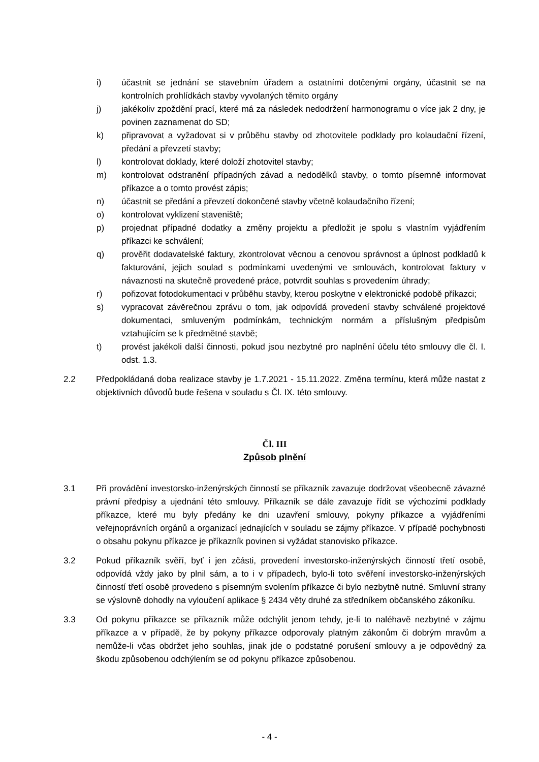i) účastnit se jednání se stavebním úřadem a ostatními dotčenými orgány, účastnit se na kontrolních prohlídkách stavby vyvolaných těmito orgány
j) jakékoliv zpoždění prací, které má za následek nedodržení harmonogramu o více jak 2 dny, je povinen zaznamenat do SD;
k) připravovat a vyžadovat si v průběhu stavby od zhotovitele podklady pro kolaudační řízení, předání a převzetí stavby;
l) kontrolovat doklady, které doloží zhotovitel stavby;
m) kontrolovat odstranění případných závad a nedodělků stavby, o tomto písemně informovat příkazce a o tomto provést zápis;
n) účastnit se předání a převzetí dokončené stavby včetně kolaudačního řízení;
o) kontrolovat vyklizení staveniště;
p) projednat případné dodatky a změny projektu a předložit je spolu s vlastním vyjádřením příkazci ke schválení;
q) prověřit dodavatelské faktury, zkontrolovat věcnou a cenovou správnost a úplnost podkladů k fakturování, jejich soulad s podmínkami uvedenými ve smlouvách, kontrolovat faktury v návaznosti na skutečně provedené práce, potvrdit souhlas s provedením úhrady;
r) pořizovat fotodokumentaci v průběhu stavby, kterou poskytne v elektronické podobě příkazci;
s) vypracovat závěrečnou zprávu o tom, jak odpovídá provedení stavby schválené projektové dokumentaci, smluveným podmínkám, technickým normám a příslušným předpisům vztahujícím se k předmětné stavbě;
t) provést jakékoli další činnosti, pokud jsou nezbytné pro naplnění účelu této smlouvy dle čl. I. odst. 1.3.
2.2 Předpokládaná doba realizace stavby je 1.7.2021 - 15.11.2022. Změna termínu, která může nastat z objektivních důvodů bude řešena v souladu s Čl. IX. této smlouvy.
Čl. III
Způsob plnění
3.1 Při provádění investorsko-inženýrských činností se příkazník zavazuje dodržovat všeobecně závazné právní předpisy a ujednání této smlouvy. Příkazník se dále zavazuje řídit se výchozími podklady příkazce, které mu byly předány ke dni uzavření smlouvy, pokyny příkazce a vyjádřeními veřejnoprávních orgánů a organizací jednajících v souladu se zájmy příkazce. V případě pochybnosti o obsahu pokynu příkazce je příkazník povinen si vyžádat stanovisko příkazce.
3.2 Pokud příkazník svěří, byť i jen zčásti, provedení investorsko-inženýrských činností třetí osobě, odpovídá vždy jako by plnil sám, a to i v případech, bylo-li toto svěření investorsko-inženýrských činností třetí osobě provedeno s písemným svolením příkazce či bylo nezbytně nutné. Smluvní strany se výslovně dohodly na vyloučení aplikace § 2434 věty druhé za středníkem občanského zákoníku.
3.3 Od pokynu příkazce se příkazník může odchýlit jenom tehdy, je-li to naléhavě nezbytné v zájmu příkazce a v případě, že by pokyny příkazce odporovaly platným zákonům či dobrým mravům a nemůže-li včas obdržet jeho souhlas, jinak jde o podstatné porušení smlouvy a je odpovědný za škodu způsobenou odchýlením se od pokynu příkazce způsobenou.
- 4 -